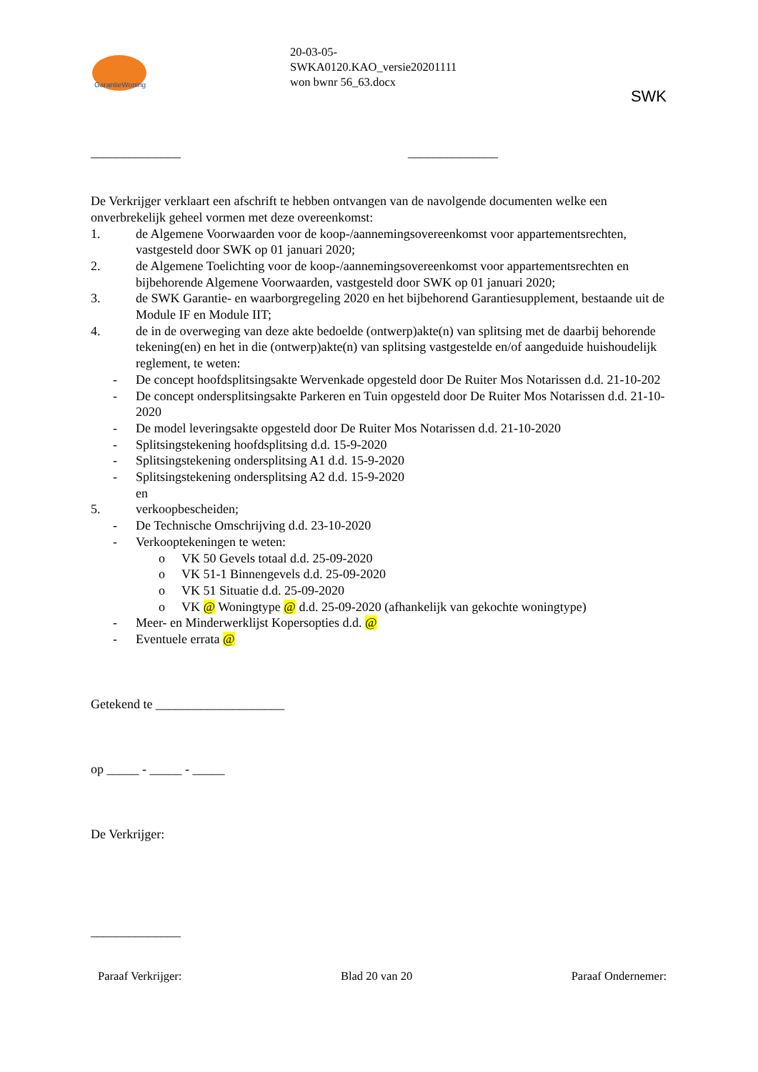GarantieWoning
20-03-05-
SWKA0120.KAO_versie20201111
won bwnr 56_63.docx
SWK
______________ ______________
De Verkrijger verklaart een afschrift te hebben ontvangen van de navolgende documenten welke een onverbrekelijk geheel vormen met deze overeenkomst:
1. de Algemene Voorwaarden voor de koop-/aannemingsovereenkomst voor appartementsrechten, vastgesteld door SWK op 01 januari 2020;
2. de Algemene Toelichting voor de koop-/aannemingsovereenkomst voor appartementsrechten en bijbehorende Algemene Voorwaarden, vastgesteld door SWK op 01 januari 2020;
3. de SWK Garantie- en waarborgregeling 2020 en het bijbehorend Garantiesupplement, bestaande uit de Module IF en Module IIT;
4. de in de overweging van deze akte bedoelde (ontwerp)akte(n) van splitsing met de daarbij behorende tekening(en) en het in die (ontwerp)akte(n) van splitsing vastgestelde en/of aangeduide huishoudelijk reglement, te weten:
- De concept hoofdsplitsingsakte Wervenkade opgesteld door De Ruiter Mos Notarissen d.d. 21-10-202
- De concept ondersplitsingsakte Parkeren en Tuin opgesteld door De Ruiter Mos Notarissen d.d. 21-10-2020
- De model leveringsakte opgesteld door De Ruiter Mos Notarissen d.d. 21-10-2020
- Splitsingstekening hoofdsplitsing d.d. 15-9-2020
- Splitsingstekening ondersplitsing A1 d.d. 15-9-2020
- Splitsingstekening ondersplitsing A2 d.d. 15-9-2020
en
5. verkoopbescheiden;
- De Technische Omschrijving d.d. 23-10-2020
- Verkooptekeningen te weten:
o VK 50 Gevels totaal d.d. 25-09-2020
o VK 51-1 Binnengevels d.d. 25-09-2020
o VK 51 Situatie d.d. 25-09-2020
o VK @ Woningtype @ d.d. 25-09-2020 (afhankelijk van gekochte woningtype)
- Meer- en Minderwerklijst Kopersopties d.d. @
- Eventuele errata @
Getekend te ____________________
op _____ - _____ - _____
De Verkrijger:
______________
Paraaf Verkrijger: Blad 20 van 20 Paraaf Ondernemer: